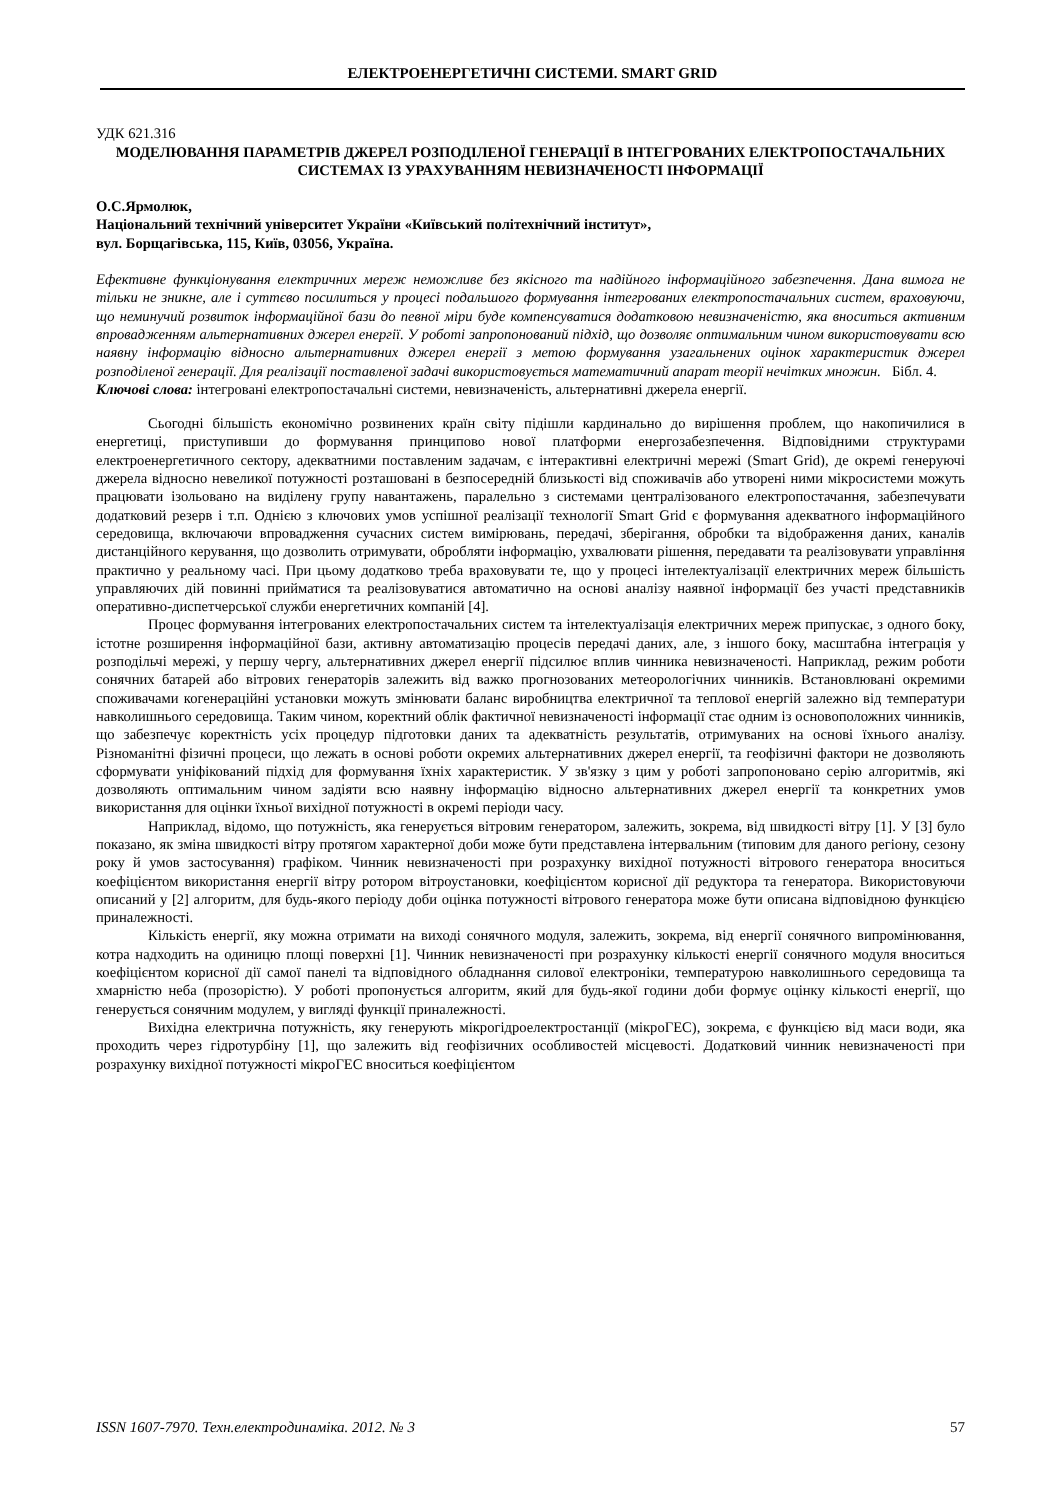ЕЛЕКТРОЕНЕРГЕТИЧНІ СИСТЕМИ. SMART GRID
УДК 621.316
МОДЕЛЮВАННЯ ПАРАМЕТРІВ ДЖЕРЕЛ РОЗПОДІЛЕНОЇ ГЕНЕРАЦІЇ В ІНТЕГРОВАНИХ ЕЛЕКТРОПОСТАЧАЛЬНИХ СИСТЕМАХ ІЗ УРАХУВАННЯМ НЕВИЗНАЧЕНОСТІ ІНФОРМАЦІЇ
О.С.Ярмолюк,
Національний технічний університет України «Київський політехнічний інститут»,
вул. Борщагівська, 115, Київ, 03056, Україна.
Ефективне функціонування електричних мереж неможливе без якісного та надійного інформаційного забезпечення. Дана вимога не тільки не зникне, але і суттєво посилиться у процесі подальшого формування інтегрованих електропостачальних систем, враховуючи, що неминучий розвиток інформаційної бази до певної міри буде компенсуватися додатковою невизначеністю, яка вноситься активним впровадженням альтернативних джерел енергії. У роботі запропонований підхід, що дозволяє оптимальним чином використовувати всю наявну інформацію відносно альтернативних джерел енергії з метою формування узагальнених оцінок характеристик джерел розподіленої генерації. Для реалізації поставленої задачі використовується математичний апарат теорії нечітких множин. Бібл. 4.
Ключові слова: інтегровані електропостачальні системи, невизначеність, альтернативні джерела енергії.
Сьогодні більшість економічно розвинених країн світу підішли кардинально до вирішення проблем, що накопичилися в енергетиці, приступивши до формування принципово нової платформи енергозабезпечення. Відповідними структурами електроенергетичного сектору, адекватними поставленим задачам, є інтерактивні електричні мережі (Smart Grid), де окремі генеруючі джерела відносно невеликої потужності розташовані в безпосередній близькості від споживачів або утворені ними мікросистеми можуть працювати ізольовано на виділену групу навантажень, паралельно з системами централізованого електропостачання, забезпечувати додатковий резерв і т.п. Однією з ключових умов успішної реалізації технології Smart Grid є формування адекватного інформаційного середовища, включаючи впровадження сучасних систем вимірювань, передачі, зберігання, обробки та відображення даних, каналів дистанційного керування, що дозволить отримувати, обробляти інформацію, ухвалювати рішення, передавати та реалізовувати управління практично у реальному часі. При цьому додатково треба враховувати те, що у процесі інтелектуалізації електричних мереж більшість управляючих дій повинні прийматися та реалізовуватися автоматично на основі аналізу наявної інформації без участі представників оперативно-диспетчерської служби енергетичних компаній [4].
Процес формування інтегрованих електропостачальних систем та інтелектуалізація електричних мереж припускає, з одного боку, істотне розширення інформаційної бази, активну автоматизацію процесів передачі даних, але, з іншого боку, масштабна інтеграція у розподільчі мережі, у першу чергу, альтернативних джерел енергії підсилює вплив чинника невизначеності. Наприклад, режим роботи сонячних батарей або вітрових генераторів залежить від важко прогнозованих метеорологічних чинників. Встановлювані окремими споживачами когенераційні установки можуть змінювати баланс виробництва електричної та теплової енергій залежно від температури навколишнього середовища. Таким чином, коректний облік фактичної невизначеності інформації стає одним із основоположних чинників, що забезпечує коректність усіх процедур підготовки даних та адекватність результатів, отримуваних на основі їхнього аналізу. Різноманітні фізичні процеси, що лежать в основі роботи окремих альтернативних джерел енергії, та геофізичні фактори не дозволяють сформувати уніфікований підхід для формування їхніх характеристик. У зв'язку з цим у роботі запропоновано серію алгоритмів, які дозволяють оптимальним чином задіяти всю наявну інформацію відносно альтернативних джерел енергії та конкретних умов використання для оцінки їхньої вихідної потужності в окремі періоди часу.
Наприклад, відомо, що потужність, яка генерується вітровим генератором, залежить, зокрема, від швидкості вітру [1]. У [3] було показано, як зміна швидкості вітру протягом характерної доби може бути представлена інтервальним (типовим для даного регіону, сезону року й умов застосування) графіком. Чинник невизначеності при розрахунку вихідної потужності вітрового генератора вноситься коефіцієнтом використання енергії вітру ротором вітроустановки, коефіцієнтом корисної дії редуктора та генератора. Використовуючи описаний у [2] алгоритм, для будь-якого періоду доби оцінка потужності вітрового генератора може бути описана відповідною функцією приналежності.
Кількість енергії, яку можна отримати на виході сонячного модуля, залежить, зокрема, від енергії сонячного випромінювання, котра надходить на одиницю площі поверхні [1]. Чинник невизначеності при розрахунку кількості енергії сонячного модуля вноситься коефіцієнтом корисної дії самої панелі та відповідного обладнання силової електроніки, температурою навколишнього середовища та хмарністю неба (прозорістю). У роботі пропонується алгоритм, який для будь-якої години доби формує оцінку кількості енергії, що генерується сонячним модулем, у вигляді функції приналежності.
Вихідна електрична потужність, яку генерують мікрогідроелектростанції (мікроГЕС), зокрема, є функцією від маси води, яка проходить через гідротурбіну [1], що залежить від геофізичних особливостей місцевості. Додатковий чинник невизначеності при розрахунку вихідної потужності мікроГЕС вноситься коефіцієнтом
ISSN 1607-7970. Техн.електродинаміка. 2012. № 3 57